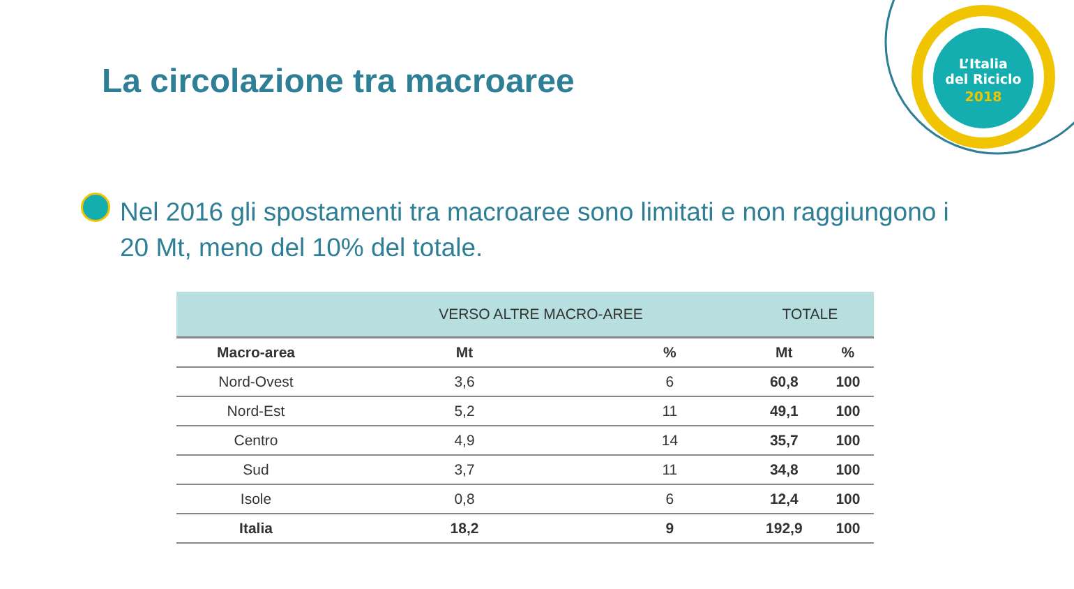L’Italia
del Riciclo
2018
La circolazione tra macroaree
Nel 2016 gli spostamenti tra macroaree sono limitati e non raggiungono i 20 Mt, meno del 10% del totale.
| | VERSO ALTRE MACRO-AREE | | TOTALE | |
| --- | --- | --- | --- | --- |
| Macro-area | Mt | % | Mt | % |
| Nord-Ovest | 3,6 | 6 | 60,8 | 100 |
| Nord-Est | 5,2 | 11 | 49,1 | 100 |
| Centro | 4,9 | 14 | 35,7 | 100 |
| Sud | 3,7 | 11 | 34,8 | 100 |
| Isole | 0,8 | 6 | 12,4 | 100 |
| Italia | 18,2 | 9 | 192,9 | 100 |